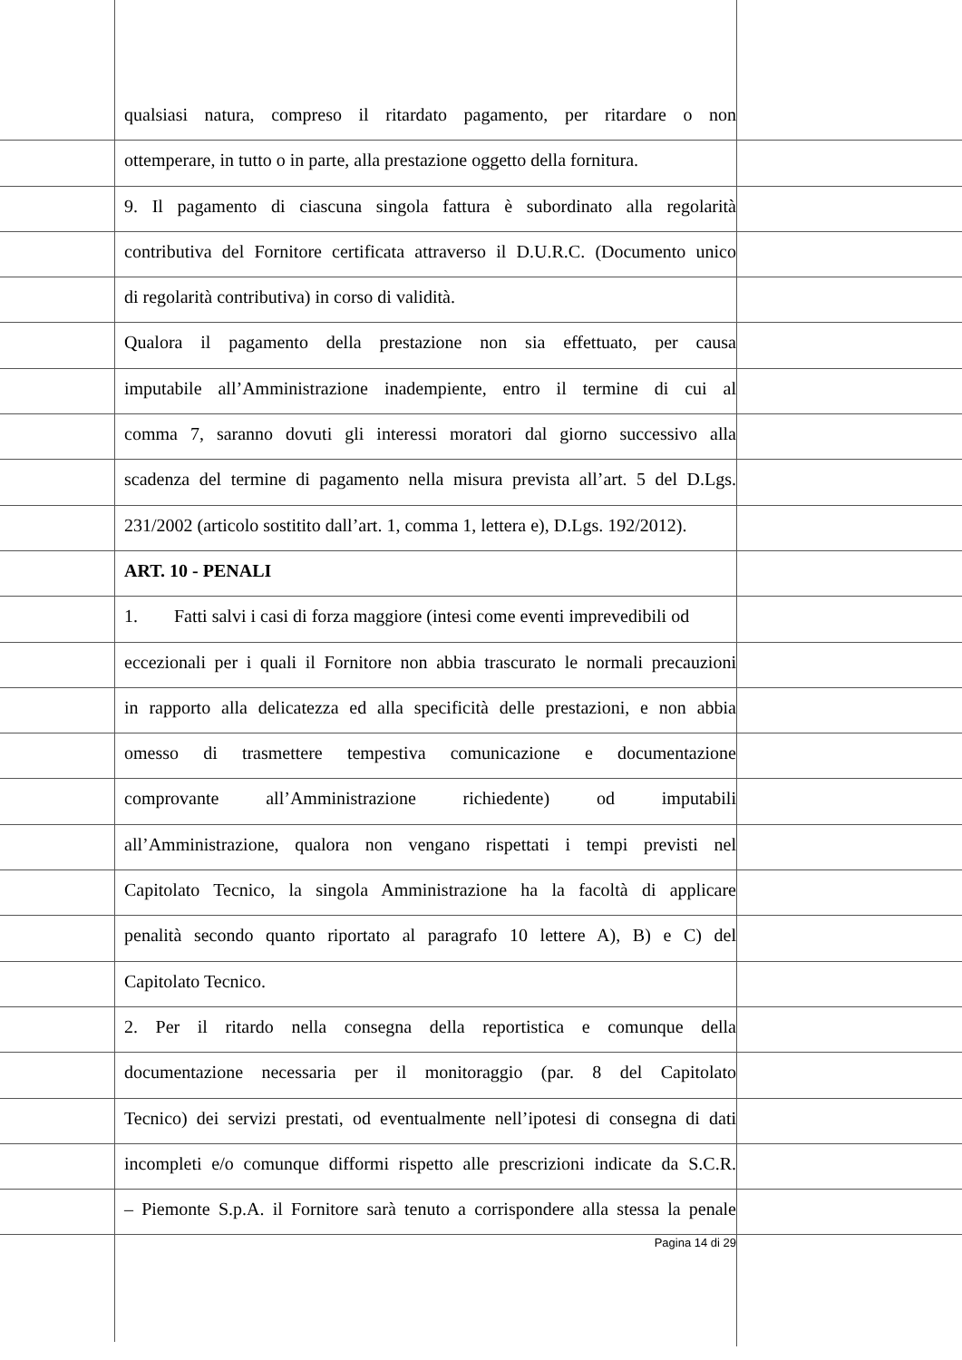qualsiasi natura, compreso il ritardato pagamento, per ritardare o non
ottemperare, in tutto o in parte, alla prestazione oggetto della fornitura.
9. Il pagamento di ciascuna singola fattura è subordinato alla regolarità
contributiva del Fornitore certificata attraverso il D.U.R.C. (Documento unico
di regolarità contributiva) in corso di validità.
Qualora il pagamento della prestazione non sia effettuato, per causa
imputabile all’Amministrazione inadempiente, entro il termine di cui al
comma 7, saranno dovuti gli interessi moratori dal giorno successivo alla
scadenza del termine di pagamento nella misura prevista all’art. 5 del D.Lgs.
231/2002 (articolo sostitito dall’art. 1, comma 1, lettera e), D.Lgs. 192/2012).
ART. 10 - PENALI
1. Fatti salvi i casi di forza maggiore (intesi come eventi imprevedibili od
eccezionali per i quali il Fornitore non abbia trascurato le normali precauzioni
in rapporto alla delicatezza ed alla specificità delle prestazioni, e non abbia
omesso di trasmettere tempestiva comunicazione e documentazione
comprovante all’Amministrazione richiedente) od imputabili
all’Amministrazione, qualora non vengano rispettati i tempi previsti nel
Capitolato Tecnico, la singola Amministrazione ha la facoltà di applicare
penalità secondo quanto riportato al paragrafo 10 lettere A), B) e C) del
Capitolato Tecnico.
2. Per il ritardo nella consegna della reportistica e comunque della
documentazione necessaria per il monitoraggio (par. 8 del Capitolato
Tecnico) dei servizi prestati, od eventualmente nell’ipotesi di consegna di dati
incompleti e/o comunque difformi rispetto alle prescrizioni indicate da S.C.R.
– Piemonte S.p.A. il Fornitore sarà tenuto a corrispondere alla stessa la penale
Pagina 14 di 29